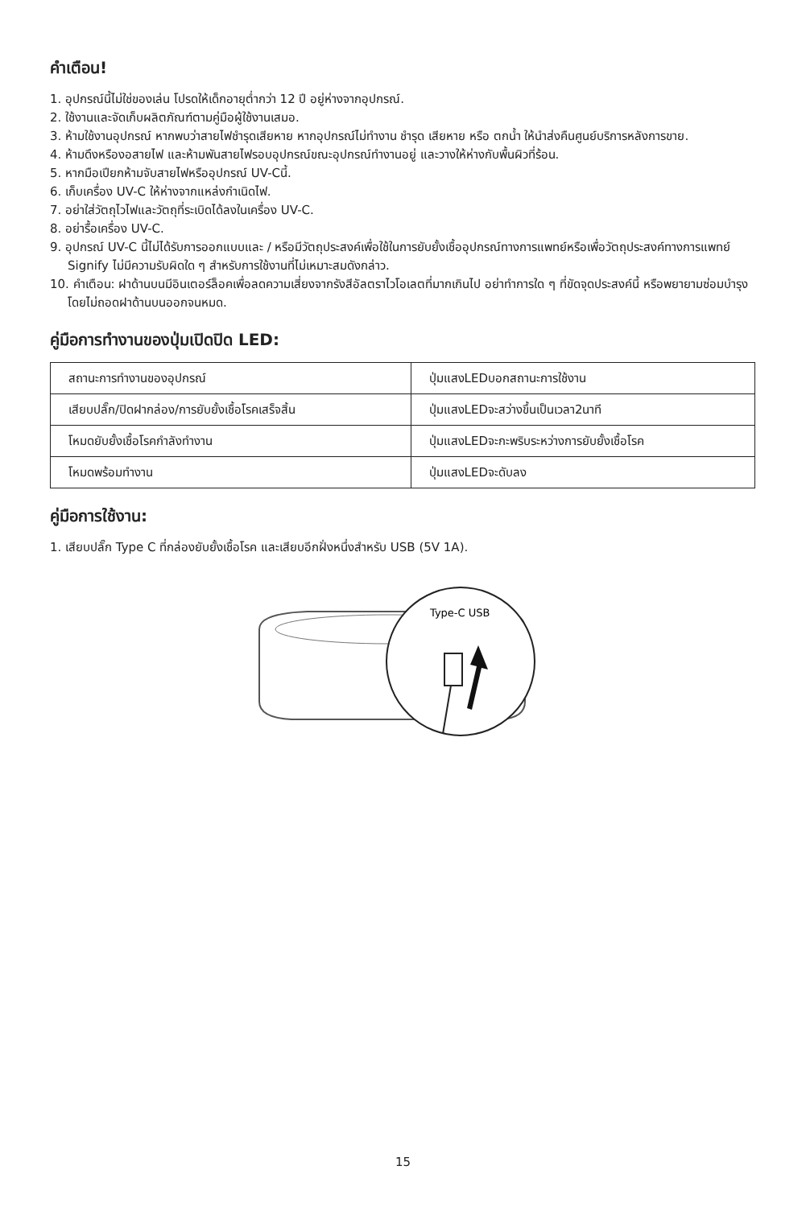คำเตือน!
1. อุปกรณ์นี้ไม่ใช่ของเล่น โปรดให้เด็กอายุต่ำกว่า 12 ปี อยู่ห่างจากอุปกรณ์.
2. ใช้งานและจัดเก็บผลิตภัณฑ์ตามคู่มือผู้ใช้งานเสมอ.
3. ห้ามใช้งานอุปกรณ์ หากพบว่าสายไฟชำรุดเสียหาย หากอุปกรณ์ไม่ทำงาน ชำรุด เสียหาย หรือ ตกน้ำ ให้นำส่งคืนศูนย์บริการหลังการขาย.
4. ห้ามดึงหรืองอสายไฟ และห้ามพันสายไฟรอบอุปกรณ์ขณะอุปกรณ์ทำงานอยู่ และวางให้ห่างกับพื้นผิวที่ร้อน.
5. หากมือเปียกห้ามจับสายไฟหรืออุปกรณ์ UV-Cนี้.
6. เก็บเครื่อง UV-C ให้ห่างจากแหล่งกำเนิดไฟ.
7. อย่าใส่วัตถุไวไฟและวัตถุที่ระเบิดได้ลงในเครื่อง UV-C.
8. อย่ารื้อเครื่อง UV-C.
9. อุปกรณ์ UV-C นี้ไม่ได้รับการออกแบบและ / หรือมีวัตถุประสงค์เพื่อใช้ในการยับยั้งเชื้ออุปกรณ์ทางการแพทย์หรือเพื่อวัตถุประสงค์ทางการแพทย์ Signify ไม่มีความรับผิดใด ๆ สำหรับการใช้งานที่ไม่เหมาะสมดังกล่าว.
10. คำเตือน: ฝาด้านบนมีอินเตอร์ล็อคเพื่อลดความเสี่ยงจากรังสีอัลตราไวโอเลตที่มากเกินไป อย่าทำการใด ๆ ที่ขัดจุดประสงค์นี้ หรือพยายามซ่อมบำรุงโดยไม่ถอดฝาด้านบนออกจนหมด.
คู่มือการทำงานของปุ่มเปิดปิด LED:
| สถานะการทำงานของอุปกรณ์ | ปุ่มแสงLEDบอกสถานะการใช้งาน |
| เสียบปลั๊ก/ปิดฝากล่อง/การยับยั้งเชื้อโรคเสร็จสิ้น | ปุ่มแสงLEDจะสว่างขึ้นเป็นเวลา2นาที |
| โหมดยับยั้งเชื้อโรคกำลังทำงาน | ปุ่มแสงLEDจะกะพริบระหว่างการยับยั้งเชื้อโรค |
| โหมดพร้อมทำงาน | ปุ่มแสงLEDจะดับลง |
คู่มือการใช้งาน:
1. เสียบปลั๊ก Type C ที่กล่องยับยั้งเชื้อโรค และเสียบอีกฝั่งหนึ่งสำหรับ USB (5V 1A).
Type-C USB
15